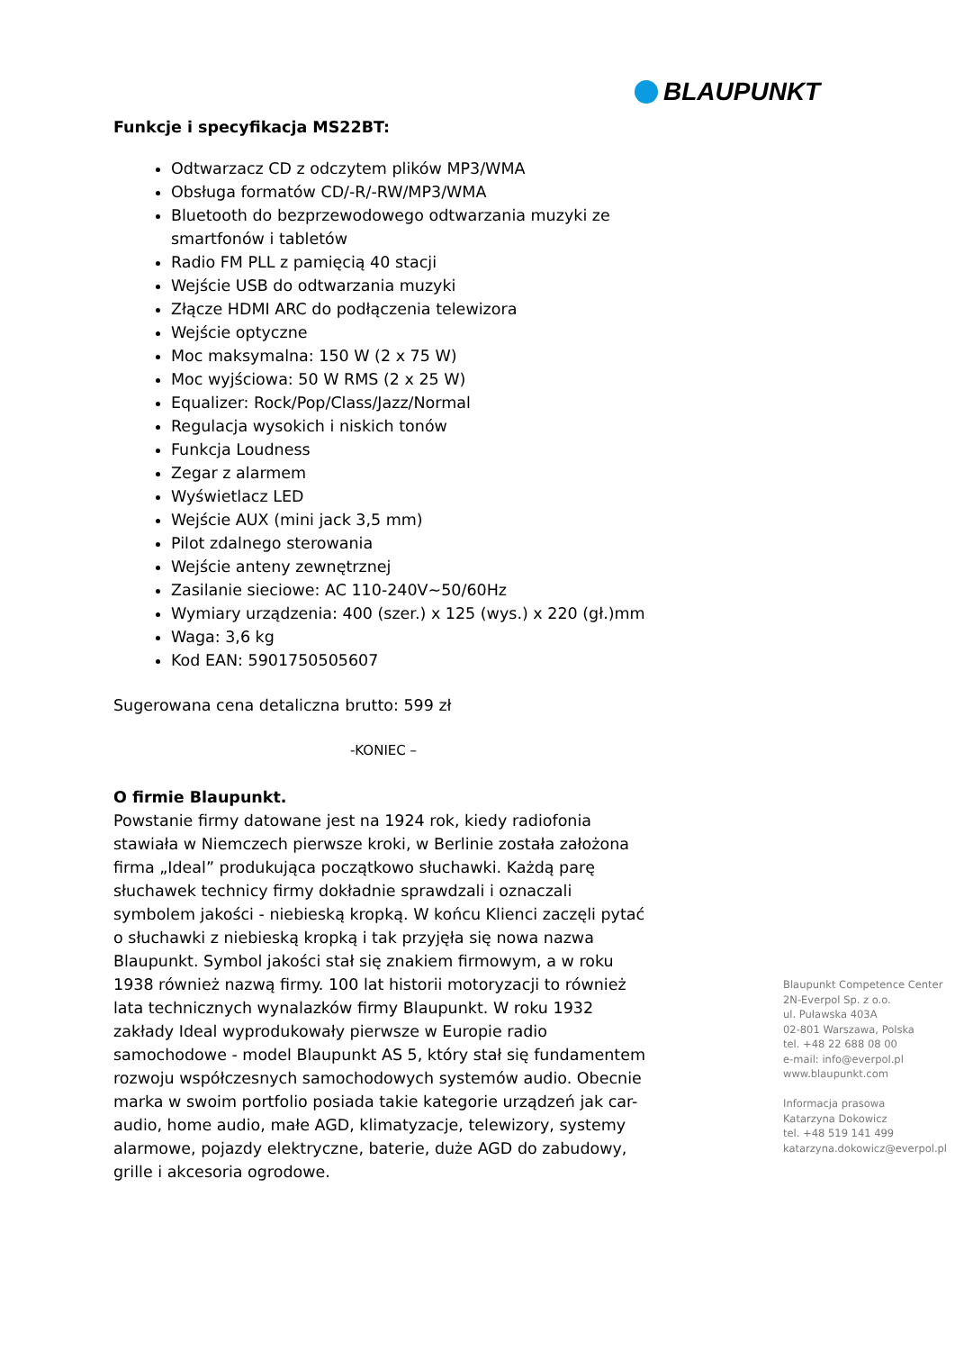BLAUPUNKT
Funkcje i specyfikacja MS22BT:
Odtwarzacz CD z odczytem plików MP3/WMA
Obsługa formatów CD/-R/-RW/MP3/WMA
Bluetooth do bezprzewodowego odtwarzania muzyki ze smartfonów i tabletów
Radio FM PLL z pamięcią 40 stacji
Wejście USB do odtwarzania muzyki
Złącze HDMI ARC do podłączenia telewizora
Wejście optyczne
Moc maksymalna: 150 W (2 x 75 W)
Moc wyjściowa: 50 W RMS (2 x 25 W)
Equalizer: Rock/Pop/Class/Jazz/Normal
Regulacja wysokich i niskich tonów
Funkcja Loudness
Zegar z alarmem
Wyświetlacz LED
Wejście AUX (mini jack 3,5 mm)
Pilot zdalnego sterowania
Wejście anteny zewnętrznej
Zasilanie sieciowe: AC 110-240V~50/60Hz
Wymiary urządzenia: 400 (szer.) x 125 (wys.) x 220 (gł.)mm
Waga: 3,6 kg
Kod EAN: 5901750505607
Sugerowana cena detaliczna brutto: 599 zł
-KONIEC –
O firmie Blaupunkt.
Powstanie firmy datowane jest na 1924 rok, kiedy radiofonia stawiała w Niemczech pierwsze kroki, w Berlinie została założona firma „Ideal” produkująca początkowo słuchawki. Każdą parę słuchawek technicy firmy dokładnie sprawdzali i oznaczali symbolem jakości - niebieską kropką. W końcu Klienci zaczęli pytać o słuchawki z niebieską kropką i tak przyjęła się nowa nazwa Blaupunkt. Symbol jakości stał się znakiem firmowym, a w roku 1938 również nazwą firmy. 100 lat historii motoryzacji to również lata technicznych wynalazków firmy Blaupunkt. W roku 1932 zakłady Ideal wyprodukowały pierwsze w Europie radio samochodowe - model Blaupunkt AS 5, który stał się fundamentem rozwoju współczesnych samochodowych systemów audio. Obecnie marka w swoim portfolio posiada takie kategorie urządzeń jak car-audio, home audio, małe AGD, klimatyzacje, telewizory, systemy alarmowe, pojazdy elektryczne, baterie, duże AGD do zabudowy, grille i akcesoria ogrodowe.
Blaupunkt Competence Center
2N-Everpol Sp. z o.o.
ul. Puławska 403A
02-801 Warszawa, Polska
tel. +48 22 688 08 00
e-mail: info@everpol.pl
www.blaupunkt.com
Informacja prasowa
Katarzyna Dokowicz
tel. +48 519 141 499
katarzyna.dokowicz@everpol.pl